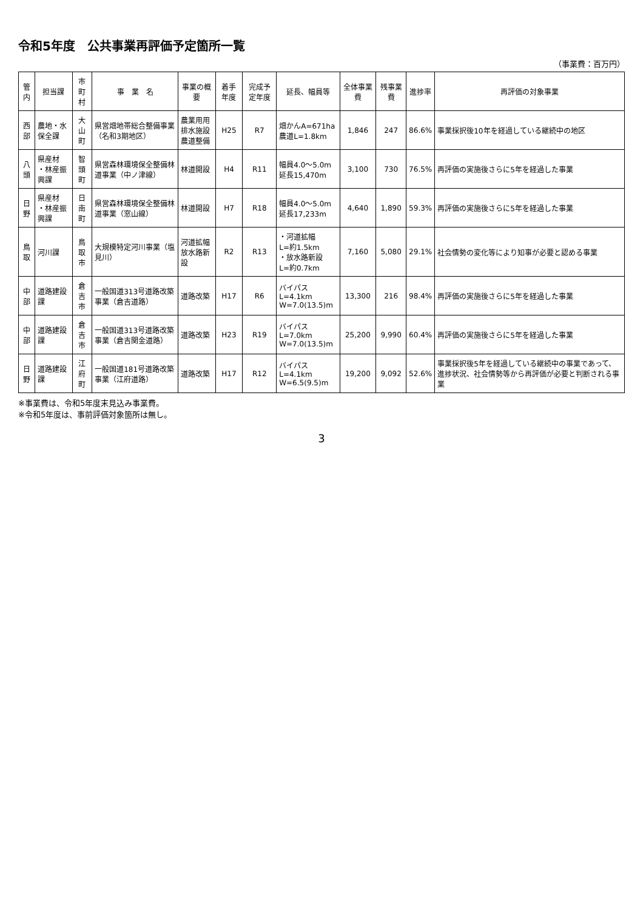令和5年度　公共事業再評価予定箇所一覧
（事業費：百万円）
| 管内 | 担当課 | 市町村 | 事 業 名 | 事業の概要 | 着手年度 | 完成予定年度 | 延長、幅員等 | 全体事業費 | 残事業費 | 進捗率 | 再評価の対象事業 |
| --- | --- | --- | --- | --- | --- | --- | --- | --- | --- | --- | --- |
| 西部 | 農地・水保全課 | 大山町 | 県営畑地帯総合整備事業（名和3期地区） | 農業用用排水施設 農道整備 | H25 | R7 | 畑かんA=671ha 農道L=1.8km | 1,846 | 247 | 86.6% | 事業採択後10年を経過している継続中の地区 |
| 八頭 | 県産材 ・林産振興課 | 智頭町 | 県営森林環境保全整備林道事業（中ノ津線） | 林道開設 | H4 | R11 | 幅員4.0～5.0m 延長15,470m | 3,100 | 730 | 76.5% | 再評価の実施後さらに5年を経過した事業 |
| 日野 | 県産材 ・林産振興課 | 日南町 | 県営森林環境保全整備林道事業（窓山線） | 林道開設 | H7 | R18 | 幅員4.0～5.0m 延長17,233m | 4,640 | 1,890 | 59.3% | 再評価の実施後さらに5年を経過した事業 |
| 鳥取 | 河川課 | 鳥取市 | 大規模特定河川事業（塩見川） | 河道拡幅 放水路新設 | R2 | R13 | ・河道拡幅 L=約1.5km ・放水路新設 L=約0.7km | 7,160 | 5,080 | 29.1% | 社会情勢の変化等により知事が必要と認める事業 |
| 中部 | 道路建設課 | 倉吉市 | 一般国道313号道路改築事業（倉吉道路） | 道路改築 | H17 | R6 | バイパスL=4.1km W=7.0(13.5)m | 13,300 | 216 | 98.4% | 再評価の実施後さらに5年を経過した事業 |
| 中部 | 道路建設課 | 倉吉市 | 一般国道313号道路改築事業（倉吉関金道路） | 道路改築 | H23 | R19 | バイパスL=7.0km W=7.0(13.5)m | 25,200 | 9,990 | 60.4% | 再評価の実施後さらに5年を経過した事業 |
| 日野 | 道路建設課 | 江府町 | 一般国道181号道路改築事業（江府道路） | 道路改築 | H17 | R12 | バイパスL=4.1km W=6.5(9.5)m | 19,200 | 9,092 | 52.6% | 事業採択後5年を経過している継続中の事業であって、進捗状況、社会情勢等から再評価が必要と判断される事業 |
※事業費は、令和5年度末見込み事業費。
※令和5年度は、事前評価対象箇所は無し。
3